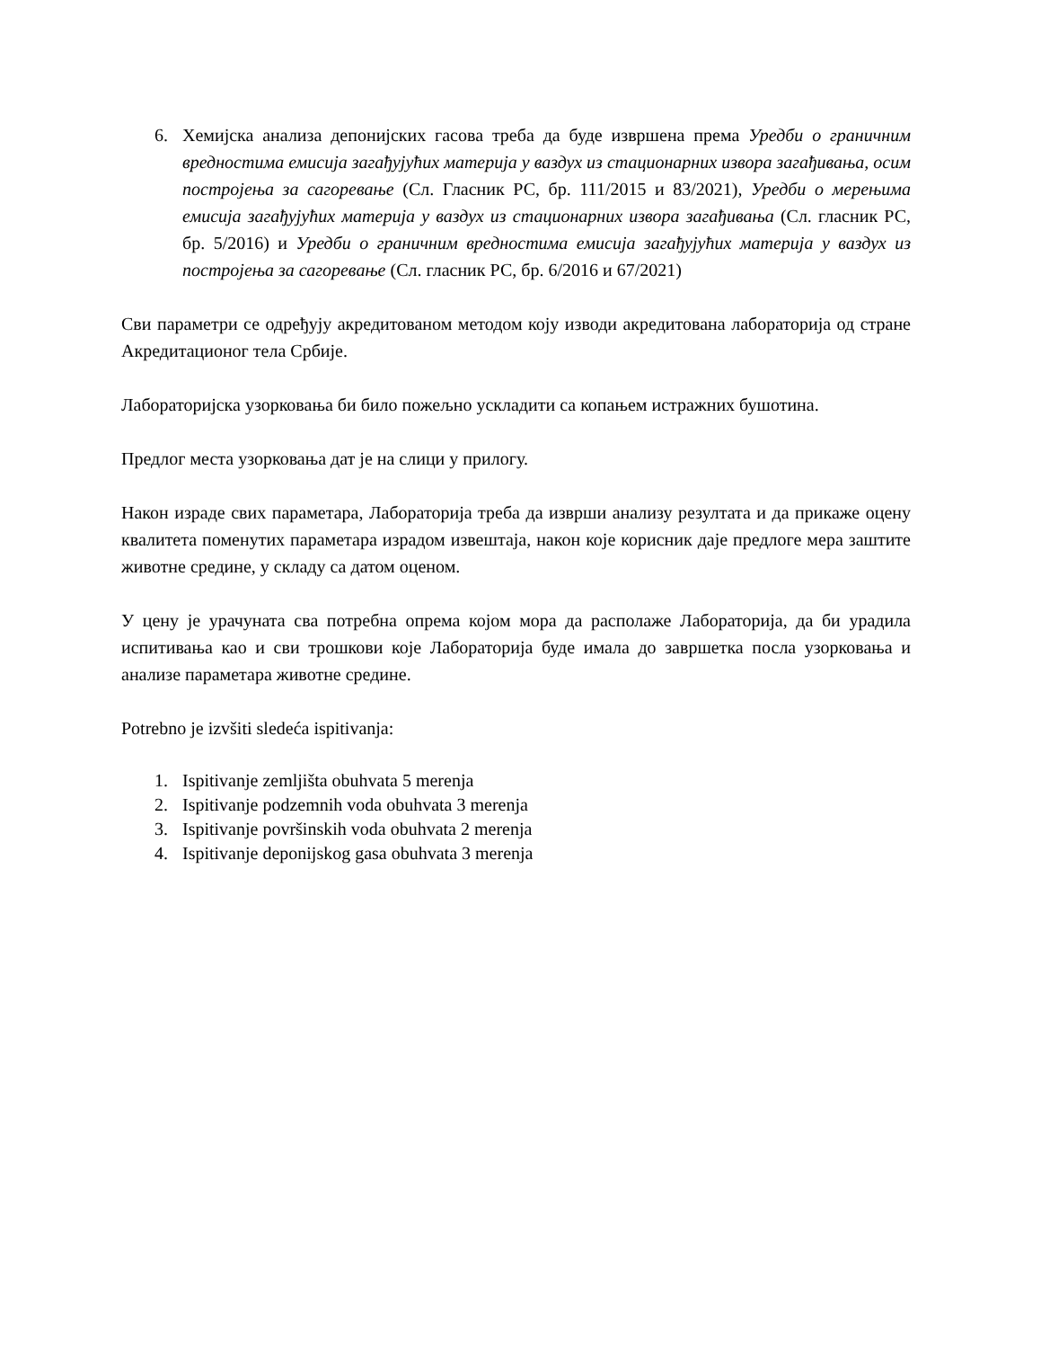6. Хемијска анализа депонијских гасова треба да буде извршена према Уредби о граничним вредностима емисија загађујућих материја у ваздух из стационарних извора загађивања, осим постројења за сагоревање (Сл. Гласник РС, бр. 111/2015 и 83/2021), Уредби о мерењима емисија загађујућих материја у ваздух из стационарних извора загађивања (Сл. гласник РС, бр. 5/2016) и Уредби о граничним вредностима емисија загађујућих материја у ваздух из постројења за сагоревање (Сл. гласник РС, бр. 6/2016 и 67/2021)
Сви параметри се одређују акредитованом методом коју изводи акредитована лабораторија од стране Акредитационог тела Србије.
Лабораторијска узорковања би било пожељно ускладити са копањем истражних бушотина.
Предлог места узорковања дат је на слици у прилогу.
Након израде свих параметара, Лабораторија треба да изврши анализу резултата и да прикаже оцену квалитета поменутих параметара израдом извештаја, након које корисник даје предлоге мера заштите животне средине, у складу са датом оценом.
У цену је урачуната сва потребна опрема којом мора да располаже Лабораторија, да би урадила испитивања као и сви трошкови које Лабораторија буде имала до завршетка посла узорковања и анализе параметара животне средине.
Potrebno je izvšiti sledeća ispitivanja:
1. Ispitivanje zemljišta obuhvata 5 merenja
2. Ispitivanje podzemnih voda obuhvata 3 merenja
3. Ispitivanje površinskih voda obuhvata 2 merenja
4. Ispitivanje deponijskog gasa obuhvata 3 merenja